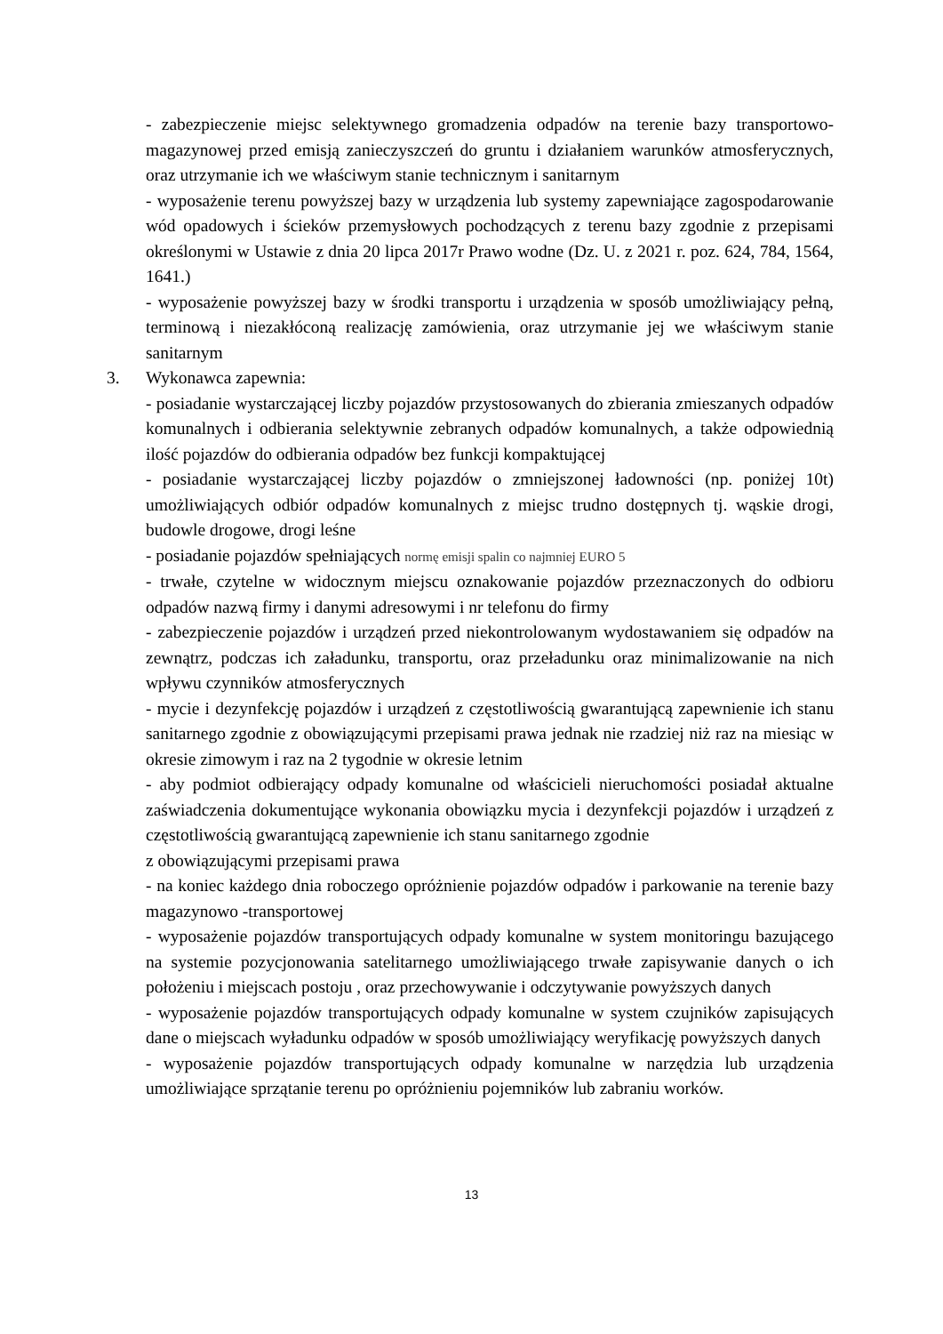- zabezpieczenie miejsc selektywnego gromadzenia odpadów na terenie bazy transportowo-magazynowej przed emisją zanieczyszczeń do gruntu i działaniem warunków atmosferycznych, oraz utrzymanie ich we właściwym stanie technicznym i sanitarnym
- wyposażenie terenu powyższej bazy w urządzenia lub systemy zapewniające zagospodarowanie wód opadowych i ścieków przemysłowych pochodzących z terenu bazy zgodnie z przepisami określonymi w Ustawie z dnia 20 lipca 2017r Prawo wodne (Dz. U. z 2021 r. poz. 624, 784, 1564, 1641.)
- wyposażenie powyższej bazy w środki transportu i urządzenia w sposób umożliwiający pełną, terminową i niezakłóconą realizację zamówienia, oraz utrzymanie jej we właściwym stanie sanitarnym
3. Wykonawca zapewnia:
- posiadanie wystarczającej liczby pojazdów przystosowanych do zbierania zmieszanych odpadów komunalnych i odbierania selektywnie zebranych odpadów komunalnych, a także odpowiednią ilość pojazdów do odbierania odpadów bez funkcji kompaktującej
- posiadanie wystarczającej liczby pojazdów o zmniejszonej ładowności (np. poniżej 10t) umożliwiających odbiór odpadów komunalnych z miejsc trudno dostępnych tj. wąskie drogi, budowle drogowe, drogi leśne
- posiadanie pojazdów spełniających normę emisji spalin co najmniej EURO 5
- trwałe, czytelne w widocznym miejscu oznakowanie pojazdów przeznaczonych do odbioru odpadów nazwą firmy i danymi adresowymi i nr telefonu do firmy
- zabezpieczenie pojazdów i urządzeń przed niekontrolowanym wydostawaniem się odpadów na zewnątrz, podczas ich załadunku, transportu, oraz przeładunku oraz minimalizowanie na nich wpływu czynników atmosferycznych
- mycie i dezynfekcję pojazdów i urządzeń z częstotliwością gwarantującą zapewnienie ich stanu sanitarnego zgodnie z obowiązującymi przepisami prawa jednak nie rzadziej niż raz na miesiąc w okresie zimowym i raz na 2 tygodnie w okresie letnim
- aby podmiot odbierający odpady komunalne od właścicieli nieruchomości posiadał aktualne zaświadczenia dokumentujące wykonania obowiązku mycia i dezynfekcji pojazdów i urządzeń z częstotliwością gwarantującą zapewnienie ich stanu sanitarnego zgodnie
z obowiązującymi przepisami prawa
- na koniec każdego dnia roboczego opróżnienie pojazdów odpadów i parkowanie na terenie bazy magazynowo -transportowej
- wyposażenie pojazdów transportujących odpady komunalne w system monitoringu bazującego na systemie pozycjonowania satelitarnego umożliwiającego trwałe zapisywanie danych o ich położeniu i miejscach postoju , oraz przechowywanie i odczytywanie powyższych danych
- wyposażenie pojazdów transportujących odpady komunalne w system czujników zapisujących dane o miejscach wyładunku odpadów w sposób umożliwiający weryfikację powyższych danych
- wyposażenie pojazdów transportujących odpady komunalne w narzędzia lub urządzenia umożliwiające sprzątanie terenu po opróżnieniu pojemników lub zabraniu worków.
13